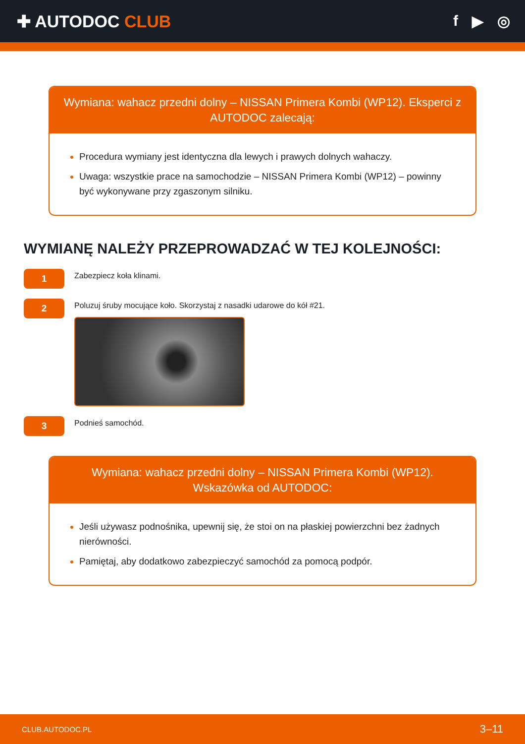✚ AUTODOC CLUB f ▶ ◎
Wymiana: wahacz przedni dolny – NISSAN Primera Kombi (WP12). Eksperci z AUTODOC zalecają:
Procedura wymiany jest identyczna dla lewych i prawych dolnych wahaczy.
Uwaga: wszystkie prace na samochodzie – NISSAN Primera Kombi (WP12) – powinny być wykonywane przy zgaszonym silniku.
WYMIANĘ NALEŻY PRZEPROWADZAĆ W TEJ KOLEJNOŚCI:
1
Zabezpiecz koła klinami.
2
Poluzuj śruby mocujące koło. Skorzystaj z nasadki udarowe do kół #21.
3
Podnieś samochód.
Wymiana: wahacz przedni dolny – NISSAN Primera Kombi (WP12).
Wskazówka od AUTODOC:
Jeśli używasz podnośnika, upewnij się, że stoi on na płaskiej powierzchni bez żadnych nierówności.
Pamiętaj, aby dodatkowo zabezpieczyć samochód za pomocą podpór.
CLUB.AUTODOC.PL 3–11